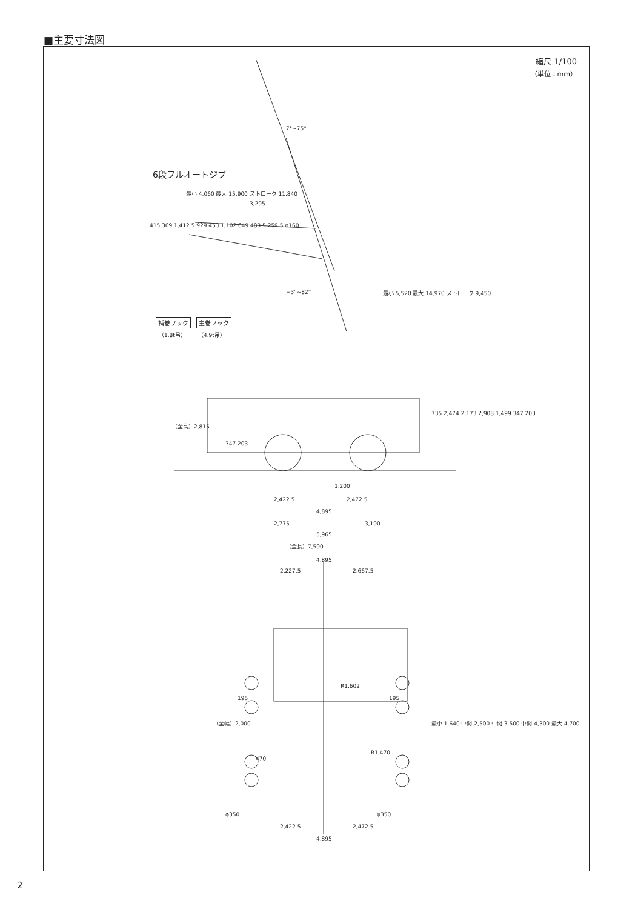■主要寸法図
縮尺 1/100
（単位：mm）
6段フルオートジブ
最小 4,060 最大 15,900 ストローク 11,840
3,295
415 369 1,412.5 929 453 1,102 649 483.5 259.5 φ160
7°~75°
−3°~82°
最小 5,520 最大 14,970 ストローク 9,450
補巻フック 主巻フック
（1.8t吊） （4.9t吊）
（全高）2,815
347 203
735 2,474 2,173 2,908 1,499 347 203
1,200
2,422.5 2,472.5
4,895
2,775 3,190
5,965
（全長）7,590
4,895
2,227.5 2,667.5
195 195
R1,602
R1,470
（全幅）2,000
470
最小 1,640 中間 2,500 中間 3,500 中間 4,300 最大 4,700
φ350 φ350
2,422.5 2,472.5
4,895
2